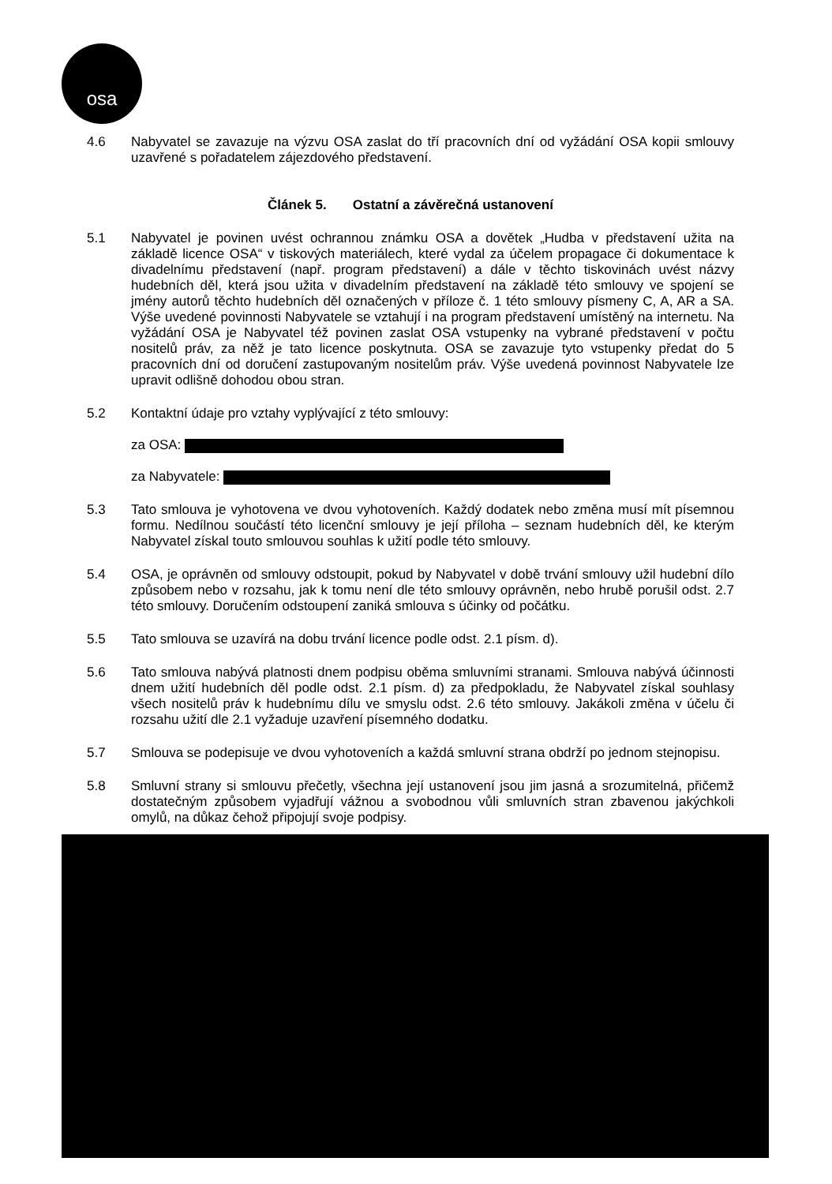osa
4.6 Nabyvatel se zavazuje na výzvu OSA zaslat do tří pracovních dní od vyžádání OSA kopii smlouvy uzavřené s pořadatelem zájezdového představení.
Článek 5. Ostatní a závěrečná ustanovení
5.1 Nabyvatel je povinen uvést ochrannou známku OSA a dovětek „Hudba v představení užita na základě licence OSA“ v tiskových materiálech, které vydal za účelem propagace či dokumentace k divadelnímu představení (např. program představení) a dále v těchto tiskovinách uvést názvy hudebních děl, která jsou užita v divadelním představení na základě této smlouvy ve spojení se jmény autorů těchto hudebních děl označených v příloze č. 1 této smlouvy písmeny C, A, AR a SA. Výše uvedené povinnosti Nabyvatele se vztahují i na program představení umístěný na internetu. Na vyžádání OSA je Nabyvatel též povinen zaslat OSA vstupenky na vybrané představení v počtu nositelů práv, za něž je tato licence poskytnuta. OSA se zavazuje tyto vstupenky předat do 5 pracovních dní od doručení zastupovaným nositelům práv. Výše uvedená povinnost Nabyvatele lze upravit odlišně dohodou obou stran.
5.2 Kontaktní údaje pro vztahy vyplývající z této smlouvy:
za OSA:
za Nabyvatele:
5.3 Tato smlouva je vyhotovena ve dvou vyhotoveních. Každý dodatek nebo změna musí mít písemnou formu. Nedílnou součástí této licenční smlouvy je její příloha – seznam hudebních děl, ke kterým Nabyvatel získal touto smlouvou souhlas k užití podle této smlouvy.
5.4 OSA, je oprávněn od smlouvy odstoupit, pokud by Nabyvatel v době trvání smlouvy užil hudební dílo způsobem nebo v rozsahu, jak k tomu není dle této smlouvy oprávněn, nebo hrubě porušil odst. 2.7 této smlouvy. Doručením odstoupení zaniká smlouva s účinky od počátku.
5.5 Tato smlouva se uzavírá na dobu trvání licence podle odst. 2.1 písm. d).
5.6 Tato smlouva nabývá platnosti dnem podpisu oběma smluvními stranami. Smlouva nabývá účinnosti dnem užití hudebních děl podle odst. 2.1 písm. d) za předpokladu, že Nabyvatel získal souhlasy všech nositelů práv k hudebnímu dílu ve smyslu odst. 2.6 této smlouvy. Jakákoli změna v účelu či rozsahu užití dle 2.1 vyžaduje uzavření písemného dodatku.
5.7 Smlouva se podepisuje ve dvou vyhotoveních a každá smluvní strana obdrží po jednom stejnopisu.
5.8 Smluvní strany si smlouvu přečetly, všechna její ustanovení jsou jim jasná a srozumitelná, přičemž dostatečným způsobem vyjadřují vážnou a svobodnou vůli smluvních stran zbavenou jakýchkoli omylů, na důkaz čehož připojují svoje podpisy.